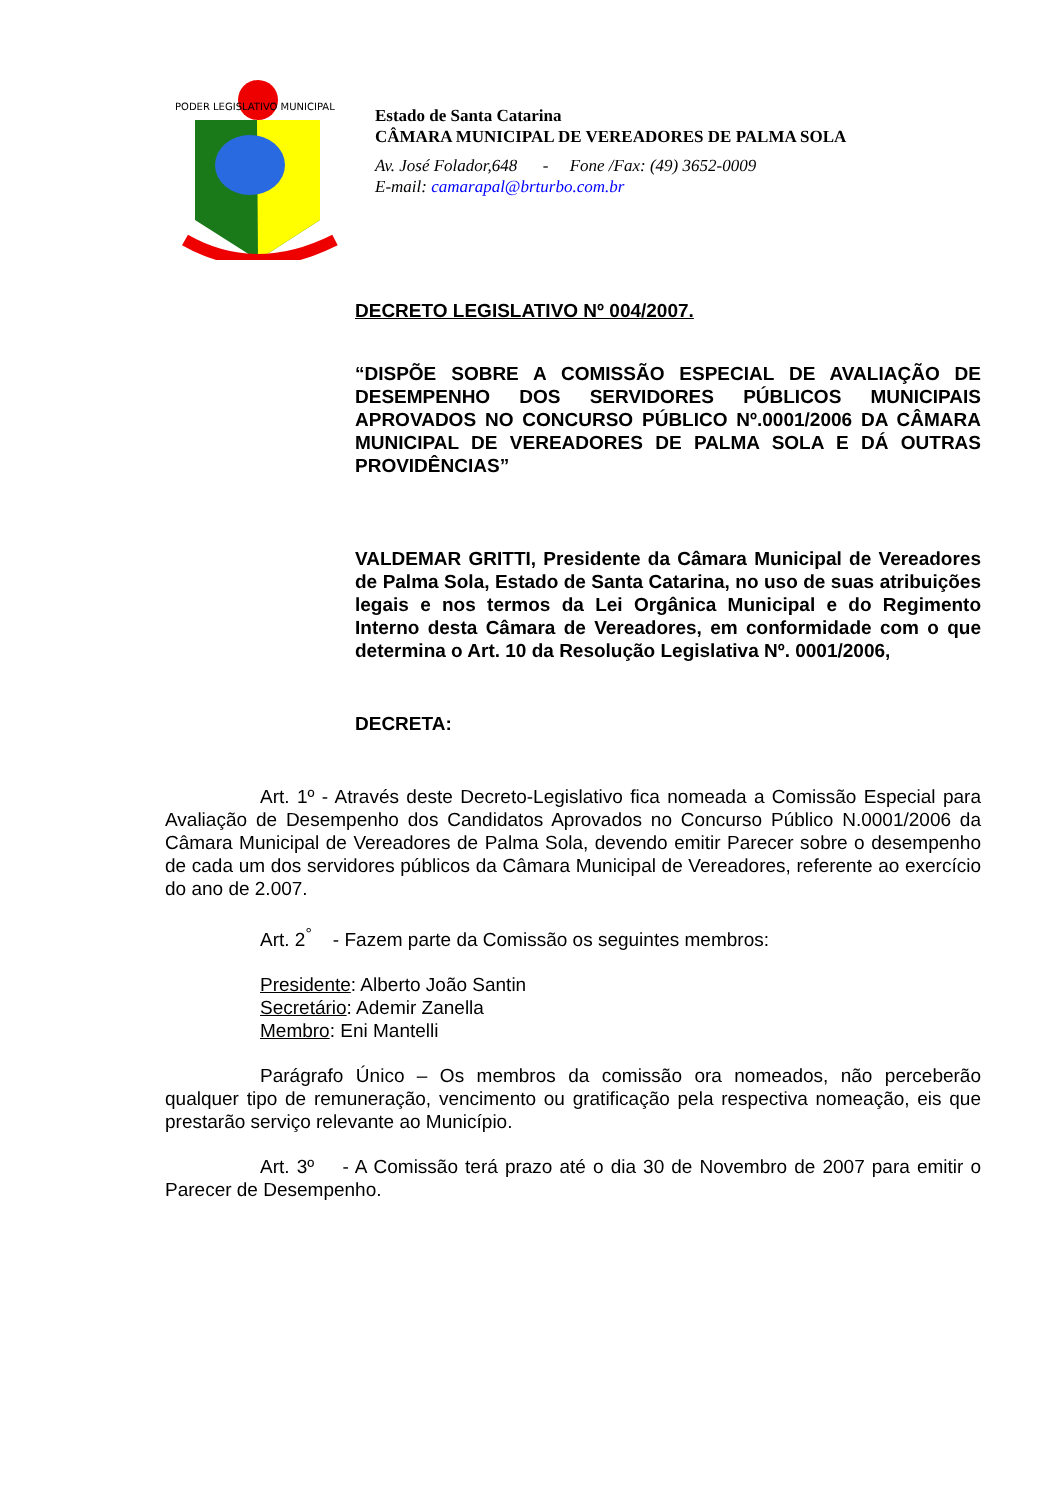PODER LEGISLATIVO MUNICIPAL
Estado de Santa Catarina
CÂMARA MUNICIPAL DE VEREADORES DE PALMA SOLA
Av. José Folador,648 - Fone /Fax: (49) 3652-0009
E-mail: camarapal@brturbo.com.br
DECRETO LEGISLATIVO Nº 004/2007.
“DISPÕE SOBRE A COMISSÃO ESPECIAL DE AVALIAÇÃO DE DESEMPENHO DOS SERVIDORES PÚBLICOS MUNICIPAIS APROVADOS NO CONCURSO PÚBLICO Nº.0001/2006 DA CÂMARA MUNICIPAL DE VEREADORES DE PALMA SOLA E DÁ OUTRAS PROVIDÊNCIAS”
VALDEMAR GRITTI, Presidente da Câmara Municipal de Vereadores de Palma Sola, Estado de Santa Catarina, no uso de suas atribuições legais e nos termos da Lei Orgânica Municipal e do Regimento Interno desta Câmara de Vereadores, em conformidade com o que determina o Art. 10 da Resolução Legislativa Nº. 0001/2006,
DECRETA:
Art. 1º - Através deste Decreto-Legislativo fica nomeada a Comissão Especial para Avaliação de Desempenho dos Candidatos Aprovados no Concurso Público N.0001/2006 da Câmara Municipal de Vereadores de Palma Sola, devendo emitir Parecer sobre o desempenho de cada um dos servidores públicos da Câmara Municipal de Vereadores, referente ao exercício do ano de 2.007.
Art. 2<sup>°</sup> - Fazem parte da Comissão os seguintes membros:
Presidente: Alberto João Santin
Secretário: Ademir Zanella
Membro: Eni Mantelli
Parágrafo Único – Os membros da comissão ora nomeados, não perceberão qualquer tipo de remuneração, vencimento ou gratificação pela respectiva nomeação, eis que prestarão serviço relevante ao Município.
Art. 3º - A Comissão terá prazo até o dia 30 de Novembro de 2007 para emitir o Parecer de Desempenho.